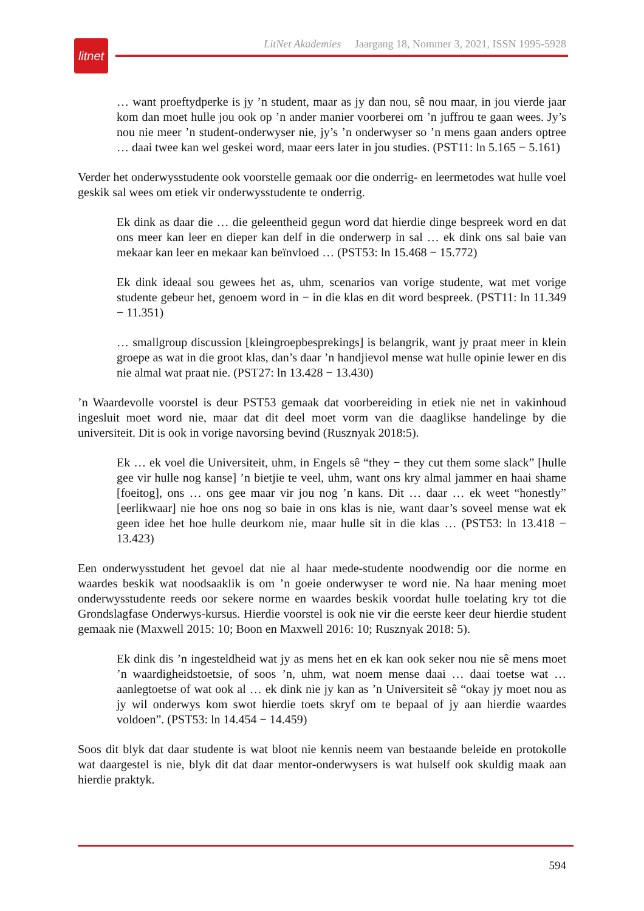litnet
LitNet Akademies Jaargang 18, Nommer 3, 2021, ISSN 1995-5928
… want proeftydperke is jy ’n student, maar as jy dan nou, sê nou maar, in jou vierde jaar kom dan moet hulle jou ook op ’n ander manier voorberei om ’n juffrou te gaan wees. Jy’s nou nie meer ’n student-onderwyser nie, jy’s ’n onderwyser so ’n mens gaan anders optree … daai twee kan wel geskei word, maar eers later in jou studies. (PST11: ln 5.165 − 5.161)
Verder het onderwysstudente ook voorstelle gemaak oor die onderrig- en leermetodes wat hulle voel geskik sal wees om etiek vir onderwysstudente te onderrig.
Ek dink as daar die … die geleentheid gegun word dat hierdie dinge bespreek word en dat ons meer kan leer en dieper kan delf in die onderwerp in sal … ek dink ons sal baie van mekaar kan leer en mekaar kan beïnvloed … (PST53: ln 15.468 − 15.772)
Ek dink ideaal sou gewees het as, uhm, scenarios van vorige studente, wat met vorige studente gebeur het, genoem word in − in die klas en dit word bespreek. (PST11: ln 11.349 − 11.351)
… smallgroup discussion [kleingroepbesprekings] is belangrik, want jy praat meer in klein groepe as wat in die groot klas, dan’s daar ’n handjievol mense wat hulle opinie lewer en dis nie almal wat praat nie. (PST27: ln 13.428 − 13.430)
’n Waardevolle voorstel is deur PST53 gemaak dat voorbereiding in etiek nie net in vakinhoud ingesluit moet word nie, maar dat dit deel moet vorm van die daaglikse handelinge by die universiteit. Dit is ook in vorige navorsing bevind (Rusznyak 2018:5).
Ek … ek voel die Universiteit, uhm, in Engels sê “they − they cut them some slack” [hulle gee vir hulle nog kanse] ’n bietjie te veel, uhm, want ons kry almal jammer en haai shame [foeitog], ons … ons gee maar vir jou nog ’n kans. Dit … daar … ek weet “honestly” [eerlikwaar] nie hoe ons nog so baie in ons klas is nie, want daar’s soveel mense wat ek geen idee het hoe hulle deurkom nie, maar hulle sit in die klas … (PST53: ln 13.418 − 13.423)
Een onderwysstudent het gevoel dat nie al haar mede-studente noodwendig oor die norme en waardes beskik wat noodsaaklik is om ’n goeie onderwyser te word nie. Na haar mening moet onderwysstudente reeds oor sekere norme en waardes beskik voordat hulle toelating kry tot die Grondslagfase Onderwys-kursus. Hierdie voorstel is ook nie vir die eerste keer deur hierdie student gemaak nie (Maxwell 2015: 10; Boon en Maxwell 2016: 10; Rusznyak 2018: 5).
Ek dink dis ’n ingesteldheid wat jy as mens het en ek kan ook seker nou nie sê mens moet ’n waardigheidstoetsie, of soos ’n, uhm, wat noem mense daai … daai toetse wat … aanlegtoetse of wat ook al … ek dink nie jy kan as ’n Universiteit sê “okay jy moet nou as jy wil onderwys kom swot hierdie toets skryf om te bepaal of jy aan hierdie waardes voldoen”. (PST53: ln 14.454 − 14.459)
Soos dit blyk dat daar studente is wat bloot nie kennis neem van bestaande beleide en protokolle wat daargestel is nie, blyk dit dat daar mentor-onderwysers is wat hulself ook skuldig maak aan hierdie praktyk.
594